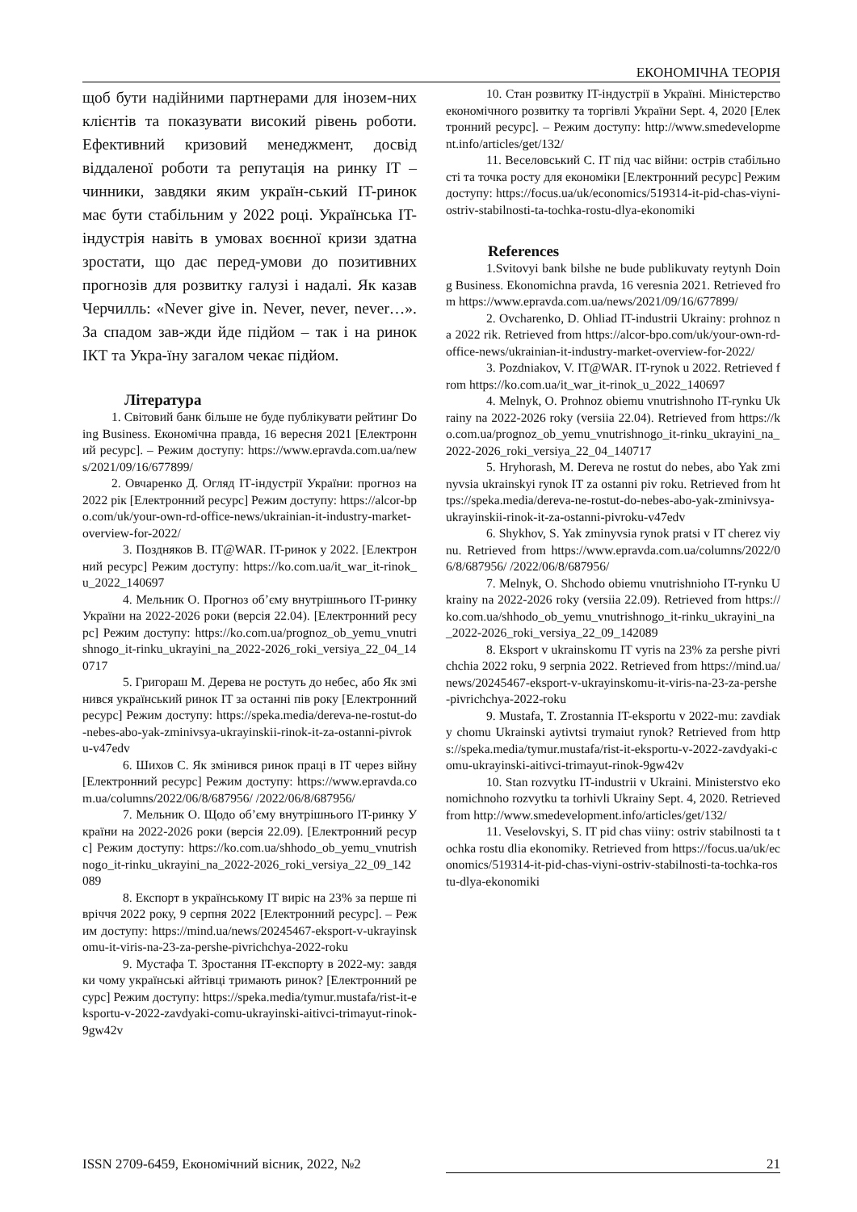ЕКОНОМІЧНА ТЕОРІЯ
щоб бути надійними партнерами для інозем-них клієнтів та показувати високий рівень роботи. Ефективний кризовий менеджмент, досвід віддаленої роботи та репутація на ринку IT – чинники, завдяки яким україн-ський IT-ринок має бути стабільним у 2022 році. Українська IT-індустрія навіть в умовах воєнної кризи здатна зростати, що дає перед-умови до позитивних прогнозів для розвитку галузі і надалі. Як казав Черчилль: «Never give in. Never, never, never…». За спадом зав-жди йде підйом – так і на ринок ІКТ та Укра-їну загалом чекає підйом.
Література
1. Світовий банк більше не буде публікувати рейтинг Doing Business. Економічна правда, 16 вересня 2021 [Електронний ресурс]. – Режим доступу: https://www.epravda.com.ua/news/2021/09/16/677899/
2. Овчаренко Д. Огляд ІТ-індустрії України: прогноз на 2022 рік [Електронний ресурс] Режим доступу: https://alcor-bpo.com/uk/your-own-rd-office-news/ukrainian-it-industry-market-overview-for-2022/
3. Поздняков В. IT@WAR. IT-ринок у 2022. [Електронний ресурс] Режим доступу: https://ko.com.ua/it_war_it-rinok_u_2022_140697
4. Мельник О. Прогноз об’єму внутрішнього IT-ринку України на 2022-2026 роки (версія 22.04). [Електронний ресурс] Режим доступу: https://ko.com.ua/prognoz_ob_yemu_vnutrishnogo_it-rinku_ukrayini_na_2022-2026_roki_versiya_22_04_140717
5. Григораш М. Дерева не ростуть до небес, або Як змінився український ринок IT за останні пів року [Електронний ресурс] Режим доступу: https://speka.media/dereva-ne-rostut-do-nebes-abo-yak-zminivsya-ukrayinskii-rinok-it-za-ostanni-pivroku-v47edv
6. Шихов С. Як змінився ринок праці в IT через війну [Електронний ресурс] Режим доступу: https://www.epravda.com.ua/columns/2022/06/8/687956/ /2022/06/8/687956/
7. Мельник О. Щодо об’єму внутрішнього IT-ринку України на 2022-2026 роки (версія 22.09). [Електронний ресурс] Режим доступу: https://ko.com.ua/shhodo_ob_yemu_vnutrishnogo_it-rinku_ukrayini_na_2022-2026_roki_versiya_22_09_142089
8. Експорт в українському IT виріс на 23% за перше півріччя 2022 року, 9 серпня 2022 [Електронний ресурс]. – Режим доступу: https://mind.ua/news/20245467-eksport-v-ukrayinskomu-it-viris-na-23-za-pershe-pivrichchya-2022-roku
9. Мустафа Т. Зростання IT-експорту в 2022-му: завдяки чому українські айтівці тримають ринок? [Електронний ресурс] Режим доступу: https://speka.media/tymur.mustafa/rist-it-eksportu-v-2022-zavdyaki-comu-ukrayinski-aitivci-trimayut-rinok-9gw42v
10. Стан розвитку IT-індустрії в Україні. Міністерство економічного розвитку та торгівлі України Sept. 4, 2020 [Електронний ресурс]. – Режим доступу: http://www.smedevelopment.info/articles/get/132/
11. Веселовський С. IT під час війни: острів стабільності та точка росту для економіки [Електронний ресурс] Режим доступу: https://focus.ua/uk/economics/519314-it-pid-chas-viyni-ostriv-stabilnosti-ta-tochka-rostu-dlya-ekonomiki
References
1.Svitovyi bank bilshe ne bude publikuvaty reytynh Doing Business. Ekonomichna pravda, 16 veresnia 2021. Retrieved from https://www.epravda.com.ua/news/2021/09/16/677899/
2. Ovcharenko, D. Ohliad IT-industrii Ukrainy: prohnoz na 2022 rik. Retrieved from https://alcor-bpo.com/uk/your-own-rd-office-news/ukrainian-it-industry-market-overview-for-2022/
3. Pozdniakov, V. IT@WAR. IT-rynok u 2022. Retrieved from https://ko.com.ua/it_war_it-rinok_u_2022_140697
4. Melnyk, O. Prohnoz obiemu vnutrishnoho IT-rynku Ukrainy na 2022-2026 roky (versiia 22.04). Retrieved from https://ko.com.ua/prognoz_ob_yemu_vnutrishnogo_it-rinku_ukrayini_na_2022-2026_roki_versiya_22_04_140717
5. Hryhorash, M. Dereva ne rostut do nebes, abo Yak zminyvsia ukrainskyi rynok IT za ostanni piv roku. Retrieved from https://speka.media/dereva-ne-rostut-do-nebes-abo-yak-zminivsya-ukrayinskii-rinok-it-za-ostanni-pivroku-v47edv
6. Shykhov, S. Yak zminyvsia rynok pratsi v IT cherez viynu. Retrieved from https://www.epravda.com.ua/columns/2022/06/8/687956/ /2022/06/8/687956/
7. Melnyk, O. Shchodo obiemu vnutrishnioho IT-rynku Ukrainy na 2022-2026 roky (versiia 22.09). Retrieved from https://ko.com.ua/shhodo_ob_yemu_vnutrishnogo_it-rinku_ukrayini_na_2022-2026_roki_versiya_22_09_142089
8. Eksport v ukrainskomu IT vyris na 23% za pershe pivrichchia 2022 roku, 9 serpnia 2022. Retrieved from https://mind.ua/news/20245467-eksport-v-ukrayinskomu-it-viris-na-23-za-pershe-pivrichchya-2022-roku
9. Mustafa, T. Zrostannia IT-eksportu v 2022-mu: zavdiaky chomu Ukrainski aytivtsi trymaiut rynok? Retrieved from https://speka.media/tymur.mustafa/rist-it-eksportu-v-2022-zavdyaki-comu-ukrayinski-aitivci-trimayut-rinok-9gw42v
10. Stan rozvytku IT-industrii v Ukraini. Ministerstvo ekonomichnoho rozvytku ta torhivli Ukrainy Sept. 4, 2020. Retrieved from http://www.smedevelopment.info/articles/get/132/
11. Veselovskyi, S. IT pid chas viiny: ostriv stabilnosti ta tochka rostu dlia ekonomiky. Retrieved from https://focus.ua/uk/economics/519314-it-pid-chas-viyni-ostriv-stabilnosti-ta-tochka-rostu-dlya-ekonomiki
ISSN 2709-6459, Економічний вісник, 2022, №2 21